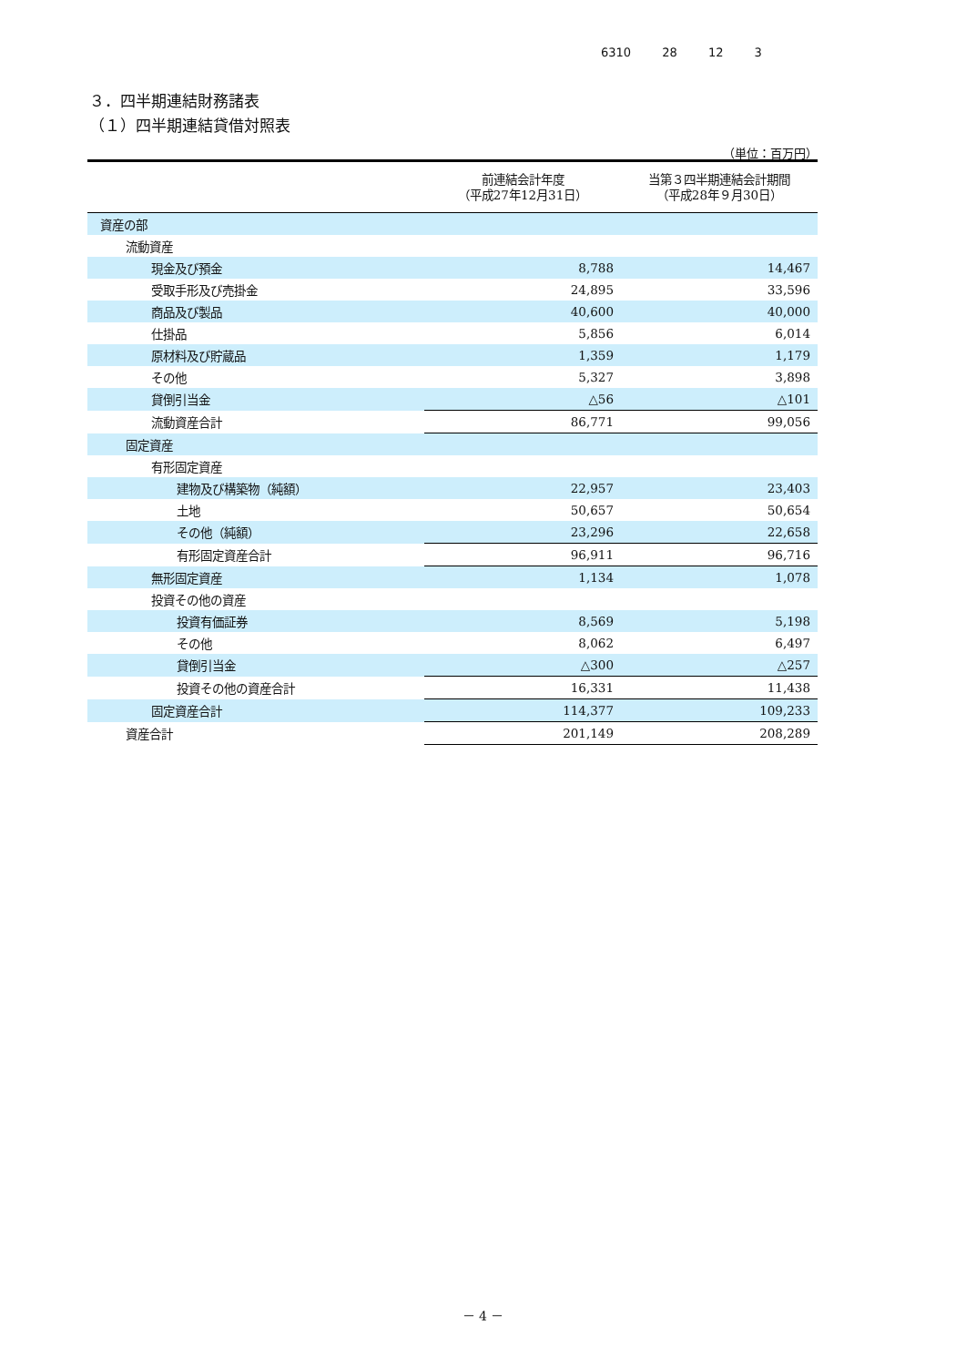6310 28 12 3
３．四半期連結財務諸表
（１）四半期連結貸借対照表
（単位：百万円）
| | 前連結会計年度 （平成27年12月31日） | 当第３四半期連結会計期間 （平成28年９月30日） |
| --- | --- | --- |
| 資産の部 | | |
| 流動資産 | | |
| 現金及び預金 | 8,788 | 14,467 |
| 受取手形及び売掛金 | 24,895 | 33,596 |
| 商品及び製品 | 40,600 | 40,000 |
| 仕掛品 | 5,856 | 6,014 |
| 原材料及び貯蔵品 | 1,359 | 1,179 |
| その他 | 5,327 | 3,898 |
| 貸倒引当金 | △56 | △101 |
| 流動資産合計 | 86,771 | 99,056 |
| 固定資産 | | |
| 有形固定資産 | | |
| 建物及び構築物（純額） | 22,957 | 23,403 |
| 土地 | 50,657 | 50,654 |
| その他（純額） | 23,296 | 22,658 |
| 有形固定資産合計 | 96,911 | 96,716 |
| 無形固定資産 | 1,134 | 1,078 |
| 投資その他の資産 | | |
| 投資有価証券 | 8,569 | 5,198 |
| その他 | 8,062 | 6,497 |
| 貸倒引当金 | △300 | △257 |
| 投資その他の資産合計 | 16,331 | 11,438 |
| 固定資産合計 | 114,377 | 109,233 |
| 資産合計 | 201,149 | 208,289 |
－ 4 －